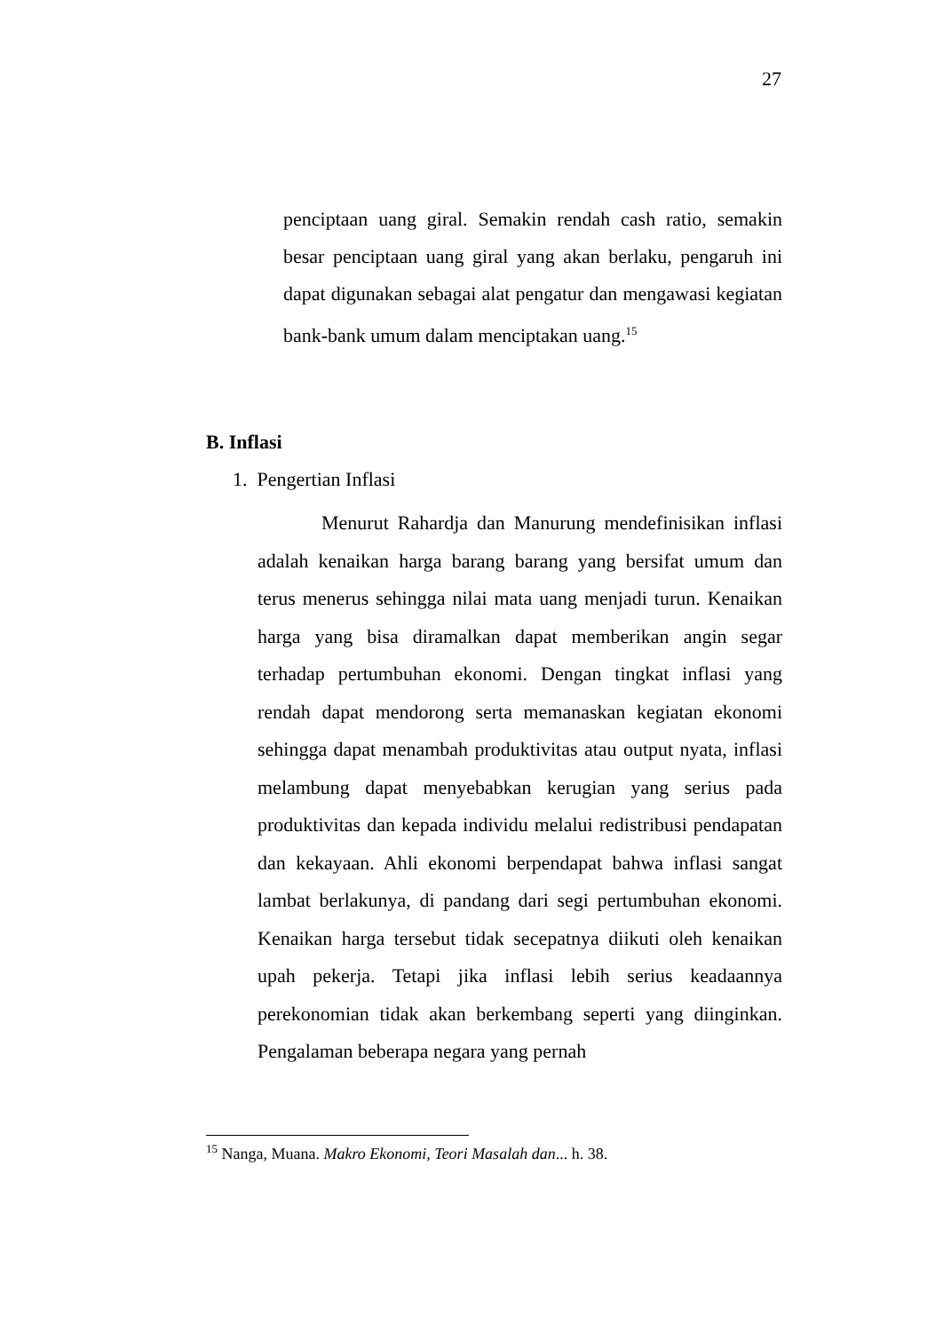27
penciptaan uang giral. Semakin rendah cash ratio, semakin besar penciptaan uang giral yang akan berlaku, pengaruh ini dapat digunakan sebagai alat pengatur dan mengawasi kegiatan bank-bank umum dalam menciptakan uang.<sup>15</sup>
B. Inflasi
1. Pengertian Inflasi
Menurut Rahardja dan Manurung mendefinisikan inflasi adalah kenaikan harga barang barang yang bersifat umum dan terus menerus sehingga nilai mata uang menjadi turun. Kenaikan harga yang bisa diramalkan dapat memberikan angin segar terhadap pertumbuhan ekonomi. Dengan tingkat inflasi yang rendah dapat mendorong serta memanaskan kegiatan ekonomi sehingga dapat menambah produktivitas atau output nyata, inflasi melambung dapat menyebabkan kerugian yang serius pada produktivitas dan kepada individu melalui redistribusi pendapatan dan kekayaan. Ahli ekonomi berpendapat bahwa inflasi sangat lambat berlakunya, di pandang dari segi pertumbuhan ekonomi. Kenaikan harga tersebut tidak secepatnya diikuti oleh kenaikan upah pekerja. Tetapi jika inflasi lebih serius keadaannya perekonomian tidak akan berkembang seperti yang diinginkan. Pengalaman beberapa negara yang pernah
<sup>15</sup> Nanga, Muana. Makro Ekonomi, Teori Masalah dan... h. 38.